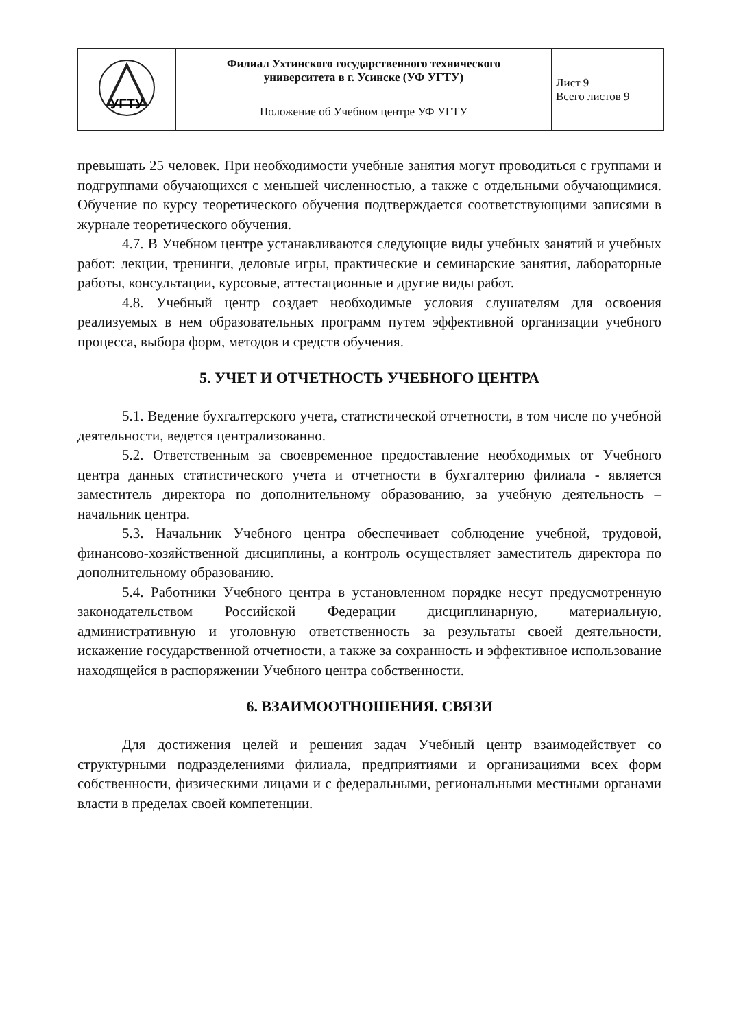| УГТУ | Филиал Ухтинского государственного технического университета в г. Усинске (УФ УГТУ) | Лист 9 Всего листов 9 |
| | Положение об Учебном центре УФ УГТУ | |
превышать 25 человек. При необходимости учебные занятия могут проводиться с группами и подгруппами обучающихся с меньшей численностью, а также с отдельными обучающимися. Обучение по курсу теоретического обучения подтверждается соответствующими записями в журнале теоретического обучения.
4.7. В Учебном центре устанавливаются следующие виды учебных занятий и учебных работ: лекции, тренинги, деловые игры, практические и семинарские занятия, лабораторные работы, консультации, курсовые, аттестационные и другие виды работ.
4.8. Учебный центр создает необходимые условия слушателям для освоения реализуемых в нем образовательных программ путем эффективной организации учебного процесса, выбора форм, методов и средств обучения.
5. УЧЕТ И ОТЧЕТНОСТЬ УЧЕБНОГО ЦЕНТРА
5.1. Ведение бухгалтерского учета, статистической отчетности, в том числе по учебной деятельности, ведется централизованно.
5.2. Ответственным за своевременное предоставление необходимых от Учебного центра данных статистического учета и отчетности в бухгалтерию филиала - является заместитель директора по дополнительному образованию, за учебную деятельность – начальник центра.
5.3. Начальник Учебного центра обеспечивает соблюдение учебной, трудовой, финансово-хозяйственной дисциплины, а контроль осуществляет заместитель директора по дополнительному образованию.
5.4. Работники Учебного центра в установленном порядке несут предусмотренную законодательством Российской Федерации дисциплинарную, материальную, административную и уголовную ответственность за результаты своей деятельности, искажение государственной отчетности, а также за сохранность и эффективное использование находящейся в распоряжении Учебного центра собственности.
6. ВЗАИМООТНОШЕНИЯ. СВЯЗИ
Для достижения целей и решения задач Учебный центр взаимодействует со структурными подразделениями филиала, предприятиями и организациями всех форм собственности, физическими лицами и с федеральными, региональными местными органами власти в пределах своей компетенции.